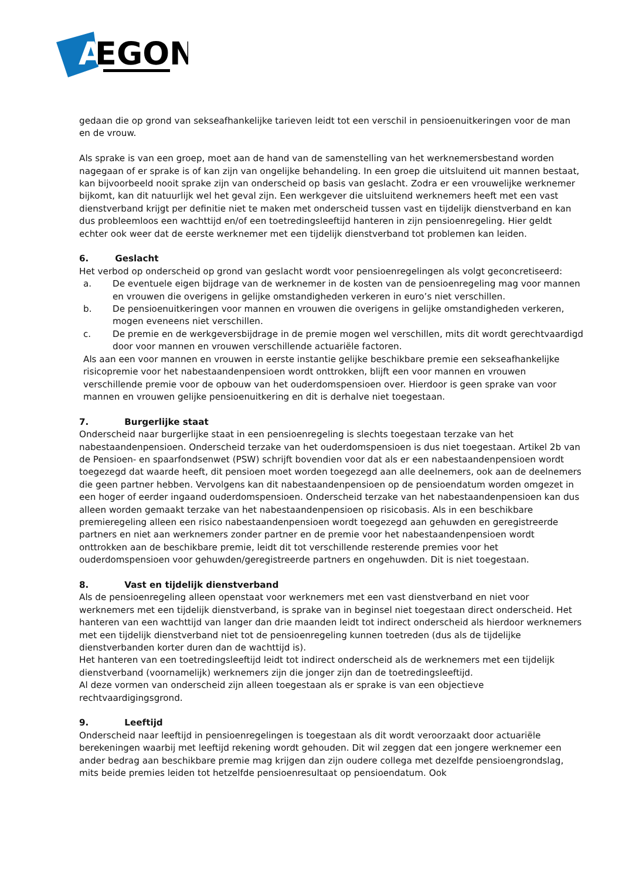A
EGON
gedaan die op grond van sekseafhankelijke tarieven leidt tot een verschil in pensioenuitkeringen voor de man en de vrouw.
Als sprake is van een groep, moet aan de hand van de samenstelling van het werknemersbestand worden nagegaan of er sprake is of kan zijn van ongelijke behandeling. In een groep die uitsluitend uit mannen bestaat, kan bijvoorbeeld nooit sprake zijn van onderscheid op basis van geslacht. Zodra er een vrouwelijke werknemer bijkomt, kan dit natuurlijk wel het geval zijn. Een werkgever die uitsluitend werknemers heeft met een vast dienstverband krijgt per definitie niet te maken met onderscheid tussen vast en tijdelijk dienstverband en kan dus probleemloos een wachttijd en/of een toetredingsleeftijd hanteren in zijn pensioenregeling. Hier geldt echter ook weer dat de eerste werknemer met een tijdelijk dienstverband tot problemen kan leiden.
6. Geslacht
Het verbod op onderscheid op grond van geslacht wordt voor pensioenregelingen als volgt geconcretiseerd:
a. De eventuele eigen bijdrage van de werknemer in de kosten van de pensioenregeling mag voor mannen en vrouwen die overigens in gelijke omstandigheden verkeren in euro’s niet verschillen.
b. De pensioenuitkeringen voor mannen en vrouwen die overigens in gelijke omstandigheden verkeren, mogen eveneens niet verschillen.
c. De premie en de werkgeversbijdrage in de premie mogen wel verschillen, mits dit wordt gerechtvaardigd door voor mannen en vrouwen verschillende actuariële factoren.
Als aan een voor mannen en vrouwen in eerste instantie gelijke beschikbare premie een sekseafhankelijke risicopremie voor het nabestaandenpensioen wordt onttrokken, blijft een voor mannen en vrouwen verschillende premie voor de opbouw van het ouderdomspensioen over. Hierdoor is geen sprake van voor mannen en vrouwen gelijke pensioenuitkering en dit is derhalve niet toegestaan.
7. Burgerlijke staat
Onderscheid naar burgerlijke staat in een pensioenregeling is slechts toegestaan terzake van het nabestaandenpensioen. Onderscheid terzake van het ouderdomspensioen is dus niet toegestaan. Artikel 2b van de Pensioen- en spaarfondsenwet (PSW) schrijft bovendien voor dat als er een nabestaandenpensioen wordt toegezegd dat waarde heeft, dit pensioen moet worden toegezegd aan alle deelnemers, ook aan de deelnemers die geen partner hebben. Vervolgens kan dit nabestaandenpensioen op de pensioendatum worden omgezet in een hoger of eerder ingaand ouderdomspensioen. Onderscheid terzake van het nabestaandenpensioen kan dus alleen worden gemaakt terzake van het nabestaandenpensioen op risicobasis. Als in een beschikbare premieregeling alleen een risico nabestaandenpensioen wordt toegezegd aan gehuwden en geregistreerde partners en niet aan werknemers zonder partner en de premie voor het nabestaandenpensioen wordt onttrokken aan de beschikbare premie, leidt dit tot verschillende resterende premies voor het ouderdomspensioen voor gehuwden/geregistreerde partners en ongehuwden. Dit is niet toegestaan.
8. Vast en tijdelijk dienstverband
Als de pensioenregeling alleen openstaat voor werknemers met een vast dienstverband en niet voor werknemers met een tijdelijk dienstverband, is sprake van in beginsel niet toegestaan direct onderscheid. Het hanteren van een wachttijd van langer dan drie maanden leidt tot indirect onderscheid als hierdoor werknemers met een tijdelijk dienstverband niet tot de pensioenregeling kunnen toetreden (dus als de tijdelijke dienstverbanden korter duren dan de wachttijd is).
Het hanteren van een toetredingsleeftijd leidt tot indirect onderscheid als de werknemers met een tijdelijk dienstverband (voornamelijk) werknemers zijn die jonger zijn dan de toetredingsleeftijd.
Al deze vormen van onderscheid zijn alleen toegestaan als er sprake is van een objectieve rechtvaardigingsgrond.
9. Leeftijd
Onderscheid naar leeftijd in pensioenregelingen is toegestaan als dit wordt veroorzaakt door actuariële berekeningen waarbij met leeftijd rekening wordt gehouden. Dit wil zeggen dat een jongere werknemer een ander bedrag aan beschikbare premie mag krijgen dan zijn oudere collega met dezelfde pensioengrondslag, mits beide premies leiden tot hetzelfde pensioenresultaat op pensioendatum. Ook